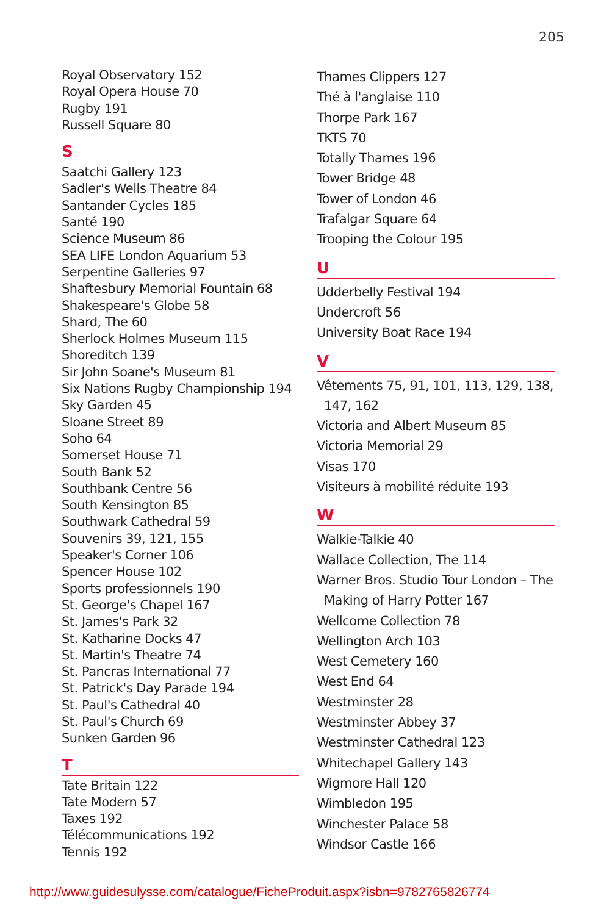205
Royal Observatory 152
Royal Opera House 70
Rugby 191
Russell Square 80
S
Saatchi Gallery 123
Sadler's Wells Theatre 84
Santander Cycles 185
Santé 190
Science Museum 86
SEA LIFE London Aquarium 53
Serpentine Galleries 97
Shaftesbury Memorial Fountain 68
Shakespeare's Globe 58
Shard, The 60
Sherlock Holmes Museum 115
Shoreditch 139
Sir John Soane's Museum 81
Six Nations Rugby Championship 194
Sky Garden 45
Sloane Street 89
Soho 64
Somerset House 71
South Bank 52
Southbank Centre 56
South Kensington 85
Southwark Cathedral 59
Souvenirs 39, 121, 155
Speaker's Corner 106
Spencer House 102
Sports professionnels 190
St. George's Chapel 167
St. James's Park 32
St. Katharine Docks 47
St. Martin's Theatre 74
St. Pancras International 77
St. Patrick's Day Parade 194
St. Paul's Cathedral 40
St. Paul's Church 69
Sunken Garden 96
T
Tate Britain 122
Tate Modern 57
Taxes 192
Télécommunications 192
Tennis 192
Thames Clippers 127
Thé à l'anglaise 110
Thorpe Park 167
TKTS 70
Totally Thames 196
Tower Bridge 48
Tower of London 46
Trafalgar Square 64
Trooping the Colour 195
U
Udderbelly Festival 194
Undercroft 56
University Boat Race 194
V
Vêtements 75, 91, 101, 113, 129, 138,
147, 162
Victoria and Albert Museum 85
Victoria Memorial 29
Visas 170
Visiteurs à mobilité réduite 193
W
Walkie-Talkie 40
Wallace Collection, The 114
Warner Bros. Studio Tour London – The
Making of Harry Potter 167
Wellcome Collection 78
Wellington Arch 103
West Cemetery 160
West End 64
Westminster 28
Westminster Abbey 37
Westminster Cathedral 123
Whitechapel Gallery 143
Wigmore Hall 120
Wimbledon 195
Winchester Palace 58
Windsor Castle 166
http://www.guidesulysse.com/catalogue/FicheProduit.aspx?isbn=9782765826774